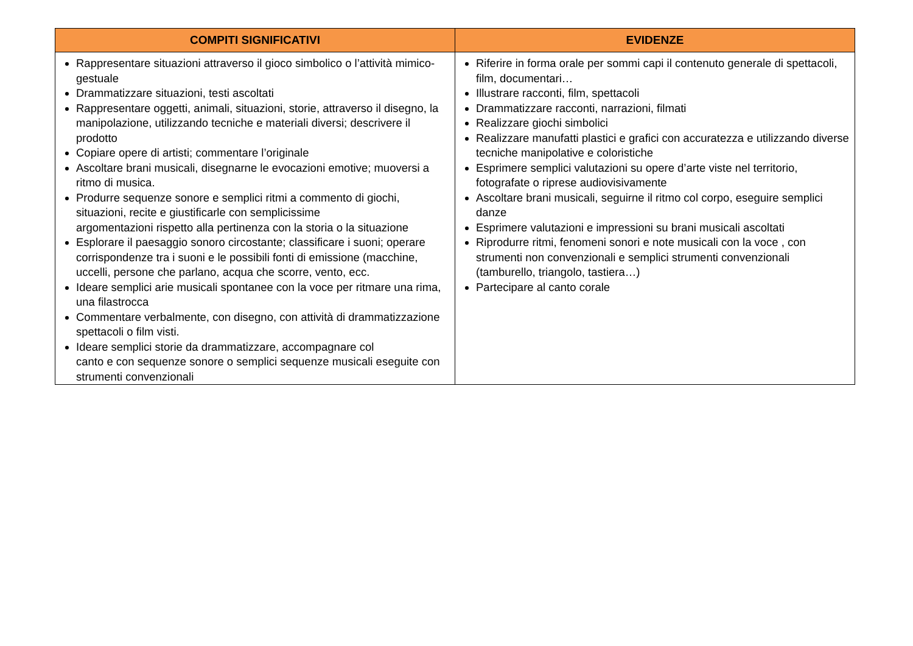| COMPITI SIGNIFICATIVI | EVIDENZE |
| --- | --- |
| Rappresentare situazioni attraverso il gioco simbolico o l’attività mimico-gestuale Drammatizzare situazioni, testi ascoltati Rappresentare oggetti, animali, situazioni, storie, attraverso il disegno, la manipolazione, utilizzando tecniche e materiali diversi; descrivere il prodotto Copiare opere di artisti; commentare l’originale Ascoltare brani musicali, disegnarne le evocazioni emotive; muoversi a ritmo di musica. Produrre sequenze sonore e semplici ritmi a commento di giochi, situazioni, recite e giustificarle con semplicissime argomentazioni rispetto alla pertinenza con la storia o la situazione Esplorare il paesaggio sonoro circostante; classificare i suoni; operare corrispondenze tra i suoni e le possibili fonti di emissione (macchine, uccelli, persone che parlano, acqua che scorre, vento, ecc. Ideare semplici arie musicali spontanee con la voce per ritmare una rima, una filastrocca Commentare verbalmente, con disegno, con attività di drammatizzazione spettacoli o film visti. Ideare semplici storie da drammatizzare, accompagnare col canto e con sequenze sonore o semplici sequenze musicali eseguite con strumenti convenzionali | Riferire in forma orale per sommi capi il contenuto generale di spettacoli, film, documentari… Illustrare racconti, film, spettacoli Drammatizzare racconti, narrazioni, filmati Realizzare giochi simbolici Realizzare manufatti plastici e grafici con accuratezza e utilizzando diverse tecniche manipolative e coloristiche Esprimere semplici valutazioni su opere d’arte viste nel territorio, fotografate o riprese audiovisivamente Ascoltare brani musicali, seguirne il ritmo col corpo, eseguire semplici danze Esprimere valutazioni e impressioni su brani musicali ascoltati Riprodurre ritmi, fenomeni sonori e note musicali con la voce , con strumenti non convenzionali e semplici strumenti convenzionali (tamburello, triangolo, tastiera…) Partecipare al canto corale |